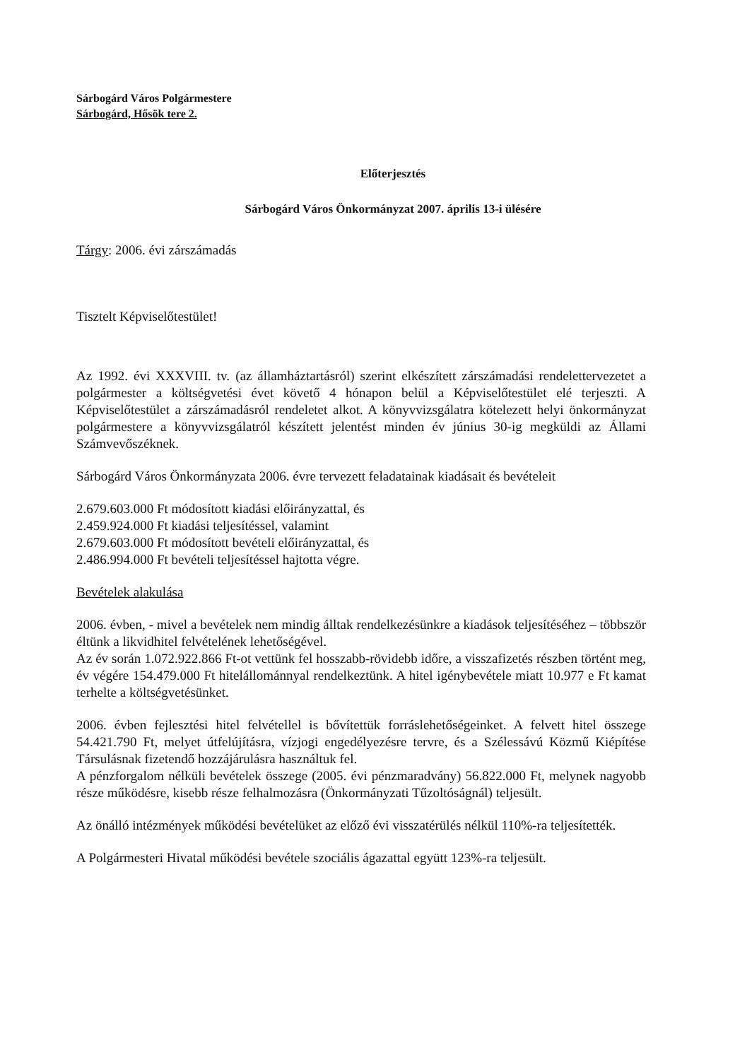Sárbogárd Város Polgármestere
Sárbogárd, Hősök tere 2.
Előterjesztés
Sárbogárd Város Önkormányzat 2007. április 13-i ülésére
Tárgy: 2006. évi zárszámadás
Tisztelt Képviselőtestület!
Az 1992. évi XXXVIII. tv. (az államháztartásról) szerint elkészített zárszámadási rendelettervezetet a polgármester a költségvetési évet követő 4 hónapon belül a Képviselőtestület elé terjeszti. A Képviselőtestület a zárszámadásról rendeletet alkot. A könyvvizsgálatra kötelezett helyi önkormányzat polgármestere a könyvvizsgálatról készített jelentést minden év június 30-ig megküldi az Állami Számvevőszéknek.
Sárbogárd Város Önkormányzata 2006. évre tervezett feladatainak kiadásait és bevételeit
2.679.603.000 Ft módosított kiadási előirányzattal, és
2.459.924.000 Ft kiadási teljesítéssel, valamint
2.679.603.000 Ft módosított bevételi előirányzattal, és
2.486.994.000 Ft bevételi teljesítéssel hajtotta végre.
Bevételek alakulása
2006. évben, - mivel a bevételek nem mindig álltak rendelkezésünkre a kiadások teljesítéséhez – többször éltünk a likvidhitel felvételének lehetőségével.
Az év során 1.072.922.866 Ft-ot vettünk fel hosszabb-rövidebb időre, a visszafizetés részben történt meg, év végére 154.479.000 Ft hitelállománnyal rendelkeztünk. A hitel igénybevétele miatt 10.977 e Ft kamat terhelte a költségvetésünket.
2006. évben fejlesztési hitel felvétellel is bővítettük forráslehetőségeinket. A felvett hitel összege 54.421.790 Ft, melyet útfelújításra, vízjogi engedélyezésre tervre, és a Szélessávú Közmű Kiépítése Társulásnak fizetendő hozzájárulásra használtuk fel.
A pénzforgalom nélküli bevételek összege (2005. évi pénzmaradvány) 56.822.000 Ft, melynek nagyobb része működésre, kisebb része felhalmozásra (Önkormányzati Tűzoltóságnál) teljesült.
Az önálló intézmények működési bevételüket az előző évi visszatérülés nélkül 110%-ra teljesítették.
A Polgármesteri Hivatal működési bevétele szociális ágazattal együtt 123%-ra teljesült.